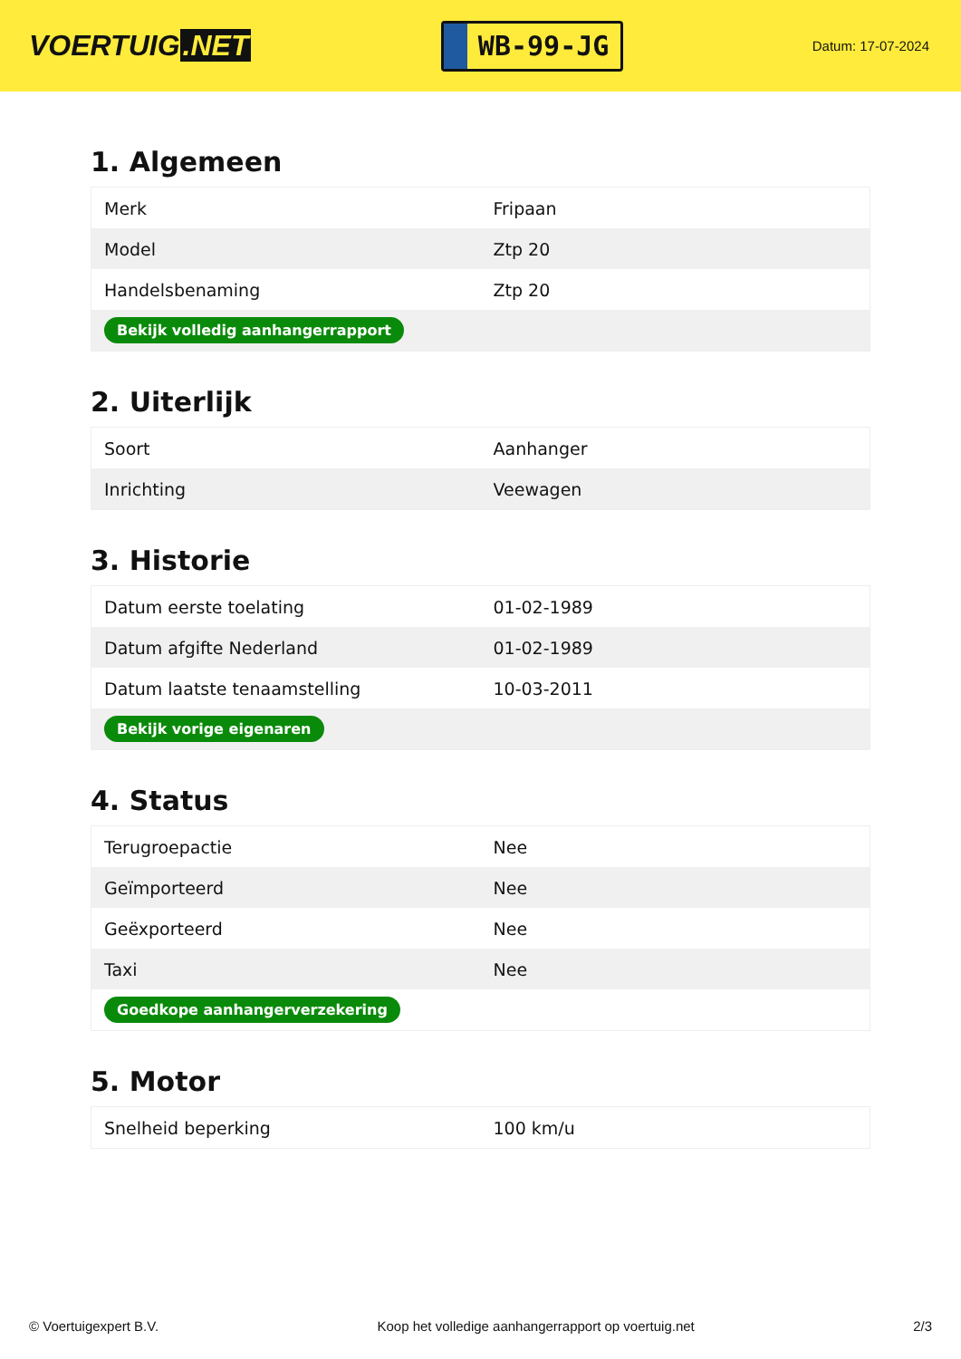VOERTUIG.NET
WB-99-JG
Datum: 17-07-2024
1. Algemeen
| Merk | Fripaan |
| Model | Ztp 20 |
| Handelsbenaming | Ztp 20 |
| Bekijk volledig aanhangerrapport | |
2. Uiterlijk
| Soort | Aanhanger |
| Inrichting | Veewagen |
3. Historie
| Datum eerste toelating | 01-02-1989 |
| Datum afgifte Nederland | 01-02-1989 |
| Datum laatste tenaamstelling | 10-03-2011 |
| Bekijk vorige eigenaren | |
4. Status
| Terugroepactie | Nee |
| Geïmporteerd | Nee |
| Geëxporteerd | Nee |
| Taxi | Nee |
| Goedkope aanhangerverzekering | |
5. Motor
| Snelheid beperking | 100 km/u |
© Voertuigexpert B.V. Koop het volledige aanhangerrapport op voertuig.net 2/3